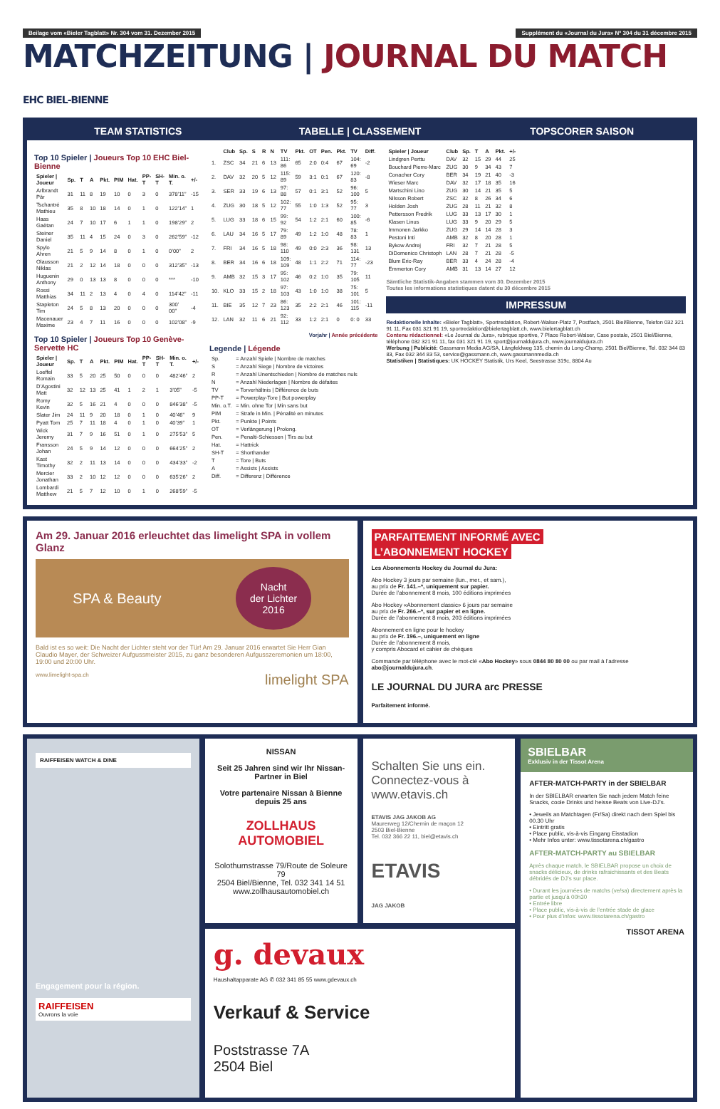Beilage vom «Bieler Tagblatt» Nr. 304 vom 31. Dezember 2015
Supplément du «Journal du Jura» Nº 304 du 31 décembre 2015
MATCHZEITUNG | JOURNAL DU MATCH EHC BIEL-BIENNE
TEAM STATISTICS TABELLE | CLASSEMENT TOPSCORER SAISON
Top 10 Spieler | Joueurs Top 10 EHC Biel-Bienne
| Spieler / Joueur | Sp. | T | A | Pkt. | PIM | Hat. | PP-T | SH-T | Min. o. T. | +/- |
| --- | --- | --- | --- | --- | --- | --- | --- | --- | --- | --- |
| Arlbrandt Pär | 31 | 11 | 8 | 19 | 10 | 0 | 3 | 0 | 378’11” | -15 |
| Tschantré Mathieu | 35 | 8 | 10 | 18 | 14 | 0 | 1 | 0 | 122’14” | 1 |
| Haas Gaëtan | 24 | 7 | 10 | 17 | 6 | 1 | 1 | 0 | 198’29” | 2 |
| Steiner Daniel | 35 | 11 | 4 | 15 | 24 | 0 | 3 | 0 | 262’59” | -12 |
| Spylo Ahren | 21 | 5 | 9 | 14 | 8 | 0 | 1 | 0 | 0’00” | 2 |
| Olausson Niklas | 21 | 2 | 12 | 14 | 18 | 0 | 0 | 0 | 312’35” | -13 |
| Huguenin Anthony | 29 | 0 | 13 | 13 | 8 | 0 | 0 | 0 | *** | -10 |
| Rossi Matthias | 34 | 11 | 2 | 13 | 4 | 0 | 4 | 0 | 114’42” | -11 |
| Stapleton Tim | 24 | 5 | 8 | 13 | 20 | 0 | 0 | 0 | 300’ 00” | -4 |
| Macenauer Maxime | 23 | 4 | 7 | 11 | 16 | 0 | 0 | 0 | 102’08” | -9 |
Top 10 Spieler | Joueurs Top 10 Genève-Servette HC
| Spieler / Joueur | Sp. | T | A | Pkt. | PIM | Hat. | PP-T | SH-T | Min. o. T. | +/- |
| --- | --- | --- | --- | --- | --- | --- | --- | --- | --- | --- |
| Loeffel Romain | 33 | 5 | 20 | 25 | 50 | 0 | 0 | 0 | 482’46” | 2 |
| D’Agostini Matt | 32 | 12 | 13 | 25 | 41 | 1 | 2 | 1 | 3’05” | -5 |
| Romy Kevin | 32 | 5 | 16 | 21 | 4 | 0 | 0 | 0 | 846’38” | -5 |
| Slater Jim | 24 | 11 | 9 | 20 | 18 | 0 | 1 | 0 | 40’46” | 9 |
| Pyatt Tom | 25 | 7 | 11 | 18 | 4 | 0 | 1 | 0 | 40’39” | 1 |
| Wick Jeremy | 31 | 7 | 9 | 16 | 51 | 0 | 1 | 0 | 275’53” | 5 |
| Fransson Johan | 24 | 5 | 9 | 14 | 12 | 0 | 0 | 0 | 664’25” | 2 |
| Kast Timothy | 32 | 2 | 11 | 13 | 14 | 0 | 0 | 0 | 434’33” | -2 |
| Mercier Jonathan | 33 | 2 | 10 | 12 | 12 | 0 | 0 | 0 | 635’26” | 2 |
| Lombardi Matthew | 21 | 5 | 7 | 12 | 10 | 0 | 1 | 0 | 268’59” | -5 |
| | Club | Sp. | S | R | N | TV | Pkt. | OT | Pen. | Pkt. | TV | Diff. |
| --- | --- | --- | --- | --- | --- | --- | --- | --- | --- | --- | --- | --- |
| 1. | ZSC | 34 | 21 | 6 | 13 | 111: 86 | 65 | 2:0 | 0:4 | 67 | 104: 69 | -2 |
| 2. | DAV | 32 | 20 | 5 | 12 | 115: 89 | 59 | 3:1 | 0:1 | 67 | 120: 83 | -8 |
| 3. | SER | 33 | 19 | 6 | 13 | 97: 88 | 57 | 0:1 | 3:1 | 52 | 96: 100 | 5 |
| 4. | ZUG | 30 | 18 | 5 | 12 | 102: 77 | 55 | 1:0 | 1:3 | 52 | 95: 77 | 3 |
| 5. | LUG | 33 | 18 | 6 | 15 | 99: 92 | 54 | 1:2 | 2:1 | 60 | 100: 85 | -6 |
| 6. | LAU | 34 | 16 | 5 | 17 | 79: 89 | 49 | 1:2 | 1:0 | 48 | 78: 83 | 1 |
| 7. | FRI | 34 | 16 | 5 | 18 | 98: 110 | 49 | 0:0 | 2:3 | 36 | 98: 131 | 13 |
| 8. | BER | 34 | 16 | 6 | 18 | 109: 109 | 48 | 1:1 | 2:2 | 71 | 114: 77 | -23 |
| 9. | AMB | 32 | 15 | 3 | 17 | 95: 102 | 46 | 0:2 | 1:0 | 35 | 79: 105 | 11 |
| 10. | KLO | 33 | 15 | 2 | 18 | 97: 103 | 43 | 1:0 | 1:0 | 38 | 75: 101 | 5 |
| 11. | BIE | 35 | 12 | 7 | 23 | 86: 123 | 35 | 2:2 | 2:1 | 46 | 101: 115 | -11 |
| 12. | LAN | 32 | 11 | 6 | 21 | 92: 112 | 33 | 1:2 | 2:1 | 0 | 0: 0 | 33 |
Vorjahr | Année précédente
Legende | Légende
| Sp. | = Anzahl Spiele / Nombre de matches |
| S | = Anzahl Siege / Nombre de victoires |
| R | = Anzahl Unentschieden / Nombre de matches nuls |
| N | = Anzahl Niederlagen / Nombre de défaites |
| TV | = Torverhältnis / Différence de buts |
| PP-T | = Powerplay-Tore / But powerplay |
| Min. o.T. | = Min. ohne Tor / Min sans but |
| PIM | = Strafe in Min. / Pénalité en minutes |
| Pkt. | = Punkte / Points |
| OT | = Verlängerung / Prolong. |
| Pen. | = Penalti-Schiessen / Tirs au but |
| Hat. | = Hattrick |
| SH-T | = Shorthander |
| T | = Tore / Buts |
| A | = Assists / Assists |
| Diff. | = Differenz / Différence |
| Spieler / Joueur | Club | Sp. | T | A | Pkt. | +/- |
| --- | --- | --- | --- | --- | --- | --- |
| Lindgren Perttu | DAV | 32 | 15 | 29 | 44 | 25 |
| Bouchard Pierre-Marc | ZUG | 30 | 9 | 34 | 43 | 7 |
| Conacher Cory | BER | 34 | 19 | 21 | 40 | -3 |
| Wieser Marc | DAV | 32 | 17 | 18 | 35 | 16 |
| Martschini Lino | ZUG | 30 | 14 | 21 | 35 | 5 |
| Nilsson Robert | ZSC | 32 | 8 | 26 | 34 | 6 |
| Holden Josh | ZUG | 28 | 11 | 21 | 32 | 8 |
| Pettersson Fredrik | LUG | 33 | 13 | 17 | 30 | 1 |
| Klasen Linus | LUG | 33 | 9 | 20 | 29 | 5 |
| Immonen Jarkko | ZUG | 29 | 14 | 14 | 28 | 3 |
| Pestoni Inti | AMB | 32 | 8 | 20 | 28 | 1 |
| Bykow Andrej | FRI | 32 | 7 | 21 | 28 | 5 |
| DiDomenico Christoph | LAN | 28 | 7 | 21 | 28 | -5 |
| Blum Eric-Ray | BER | 33 | 4 | 24 | 28 | -4 |
| Emmerton Cory | AMB | 31 | 13 | 14 | 27 | 12 |
Sämtliche Statistik-Angaben stammen vom 30. Dezember 2015
Toutes les informations statistiques datent du 30 décembre 2015
IMPRESSUM
Redaktionelle Inhalte: «Bieler Tagblatt», Sportredaktion, Robert-Walser-Platz 7, Postfach, 2501 Biel/Bienne, Telefon 032 321 91 11, Fax 031 321 91 19, sportredaktion@bielertagblatt.ch, www.bielertagblatt.ch
Contenu rédactionnel: «Le Journal du Jura», rubrique sportive, 7 Place Robert-Walser, Case postale, 2501 Biel/Bienne, téléphone 032 321 91 11, fax 031 321 91 19, sport@journaldujura.ch, www.journaldujura.ch
Werbung | Publicité: Gassmann Media AG/SA, Längfeldweg 135, chemin du Long-Champ, 2501 Biel/Bienne, Tel. 032 344 83 83, Fax 032 344 83 53, service@gassmann.ch, www.gassmannmedia.ch
Statistiken | Statistiques: UK HOCKEY Statistik, Urs Keel, Seestrasse 319c, 8804 Au
Am 29. Januar 2016 erleuchtet das limelight SPA in vollem Glanz
SPA & Beauty Nacht
der Lichter
2016
Bald ist es so weit: Die Nacht der Lichter steht vor der Tür! Am 29. Januar 2016 erwartet Sie Herr Gian Claudio Mayer, der Schweizer Aufgussmeister 2015, zu ganz besonderen Aufgusszeremonien um 18:00, 19:00 und 20:00 Uhr.
www.limelight-spa.ch limelight SPA
PARFAITEMENT INFORMÉ AVEC
L’ABONNEMENT HOCKEY
Les Abonnements Hockey du Journal du Jura:
Abo Hockey 3 jours par semaine (lun., mer., et sam.),
au prix de Fr. 141.–*, uniquement sur papier.
Durée de l’abonnement 8 mois, 100 éditions imprimées
Abo Hockey «Abonnement classic» 6 jours par semaine
au prix de Fr. 266.–*, sur papier et en ligne.
Durée de l’abonnement 8 mois, 203 éditions imprimées
Abonnement en ligne pour le hockey
au prix de Fr. 196.–, uniquement en ligne
Durée de l’abonnement 8 mois,
y compris Abocard et cahier de chèques
Commande par téléphone avec le mot-clé «Abo Hockey» sous 0844 80 80 00 ou par mail à l’adresse abo@journaldujura.ch.
LE JOURNAL DU JURA arc PRESSE
Parfaitement informé.
RAIFFEISEN WATCH & DINE
Engagement pour la région.
RAIFFEISEN
Ouvrons la voie
NISSAN
Seit 25 Jahren sind wir Ihr Nissan-Partner in Biel
Votre partenaire Nissan à Bienne depuis 25 ans
ZOLLHAUS AUTOMOBIEL
Solothurnstrasse 79/Route de Soleure 79
2504 Biel/Bienne, Tel. 032 341 14 51
www.zollhausautomobiel.ch
Schalten Sie uns ein.
Connectez-vous à
www.etavis.ch
ETAVIS JAG JAKOB AG
Maurerweg 12/Chemin de maçon 12
2503 Biel-Bienne
Tel. 032 366 22 11, biel@etavis.ch
ETAVIS
JAG JAKOB
g. devaux
Haushaltapparate AG ✆ 032 341 85 55 www.gdevaux.ch
Verkauf & Service
Poststrasse 7A
2504 Biel
SBIELBAR
Exklusiv in der Tissot Arena
AFTER-MATCH-PARTY in der SBIELBAR
In der SBIELBAR erwarten Sie nach jedem Match feine Snacks, coole Drinks und heisse Beats von Live-DJ’s.
• Jeweils an Matchtagen (Fr/Sa) direkt nach dem Spiel bis 00.30 Uhr
• Eintritt gratis
• Place public, vis-à-vis Eingang Eisstadion
• Mehr Infos unter: www.tissotarena.ch/gastro
AFTER-MATCH-PARTY au SBIELBAR
Après chaque match, le SBIELBAR propose un choix de snacks délicieux, de drinks rafraichissants et des Beats débridés de DJ’s sur place.
• Durant les journées de matchs (ve/sa) directement après la partie et jusqu’à 00h30
• Entrée libre
• Place public, vis-à-vis de l’entrée stade de glace
• Pour plus d’infos: www.tissotarena.ch/gastro
TISSOT ARENA